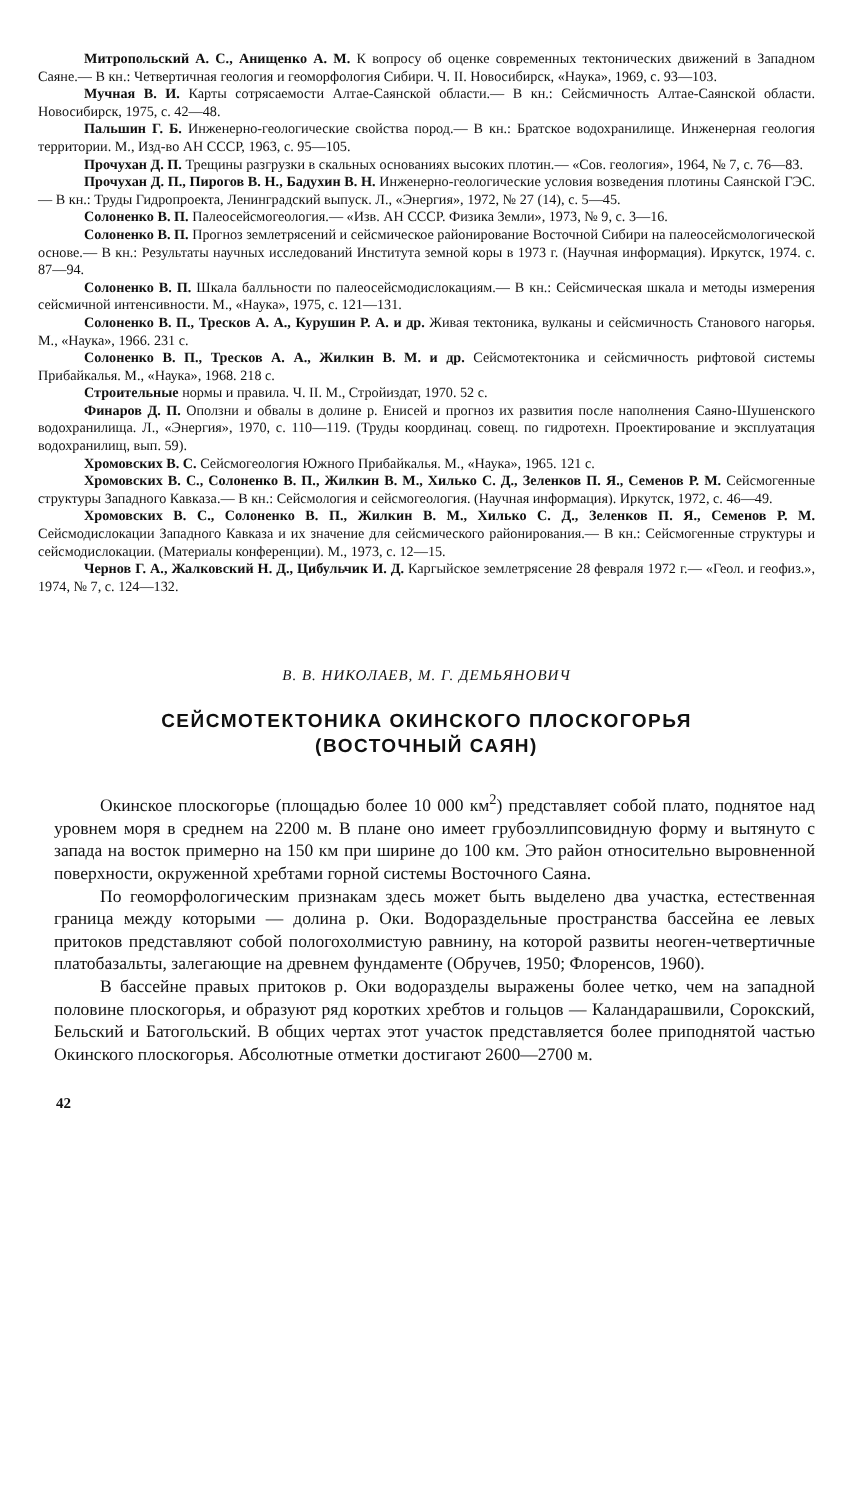Митропольский А. С., Анищенко А. М. К вопросу об оценке современных тектонических движений в Западном Саяне.— В кн.: Четвертичная геология и геоморфология Сибири. Ч. II. Новосибирск, «Наука», 1969, с. 93—103.
Мучная В. И. Карты сотрясаемости Алтае-Саянской области.— В кн.: Сейсмичность Алтае-Саянской области. Новосибирск, 1975, с. 42—48.
Пальшин Г. Б. Инженерно-геологические свойства пород.— В кн.: Братское водохранилище. Инженерная геология территории. М., Изд-во АН СССР, 1963, с. 95—105.
Прочухан Д. П. Трещины разгрузки в скальных основаниях высоких плотин.— «Сов. геология», 1964, № 7, с. 76—83.
Прочухан Д. П., Пирогов В. Н., Бадухин В. Н. Инженерно-геологические условия возведения плотины Саянской ГЭС.— В кн.: Труды Гидропроекта, Ленинградский выпуск. Л., «Энергия», 1972, № 27 (14), с. 5—45.
Солоненко В. П. Палеосейсмогеология.— «Изв. АН СССР. Физика Земли», 1973, № 9, с. 3—16.
Солоненко В. П. Прогноз землетрясений и сейсмическое районирование Восточной Сибири на палеосейсмологической основе.— В кн.: Результаты научных исследований Института земной коры в 1973 г. (Научная информация). Иркутск, 1974. с. 87—94.
Солоненко В. П. Шкала балльности по палеосейсмодислокациям.— В кн.: Сейсмическая шкала и методы измерения сейсмичной интенсивности. М., «Наука», 1975, с. 121—131.
Солоненко В. П., Тресков А. А., Курушин Р. А. и др. Живая тектоника, вулканы и сейсмичность Станового нагорья. М., «Наука», 1966. 231 с.
Солоненко В. П., Тресков А. А., Жилкин В. М. и др. Сейсмотектоника и сейсмичность рифтовой системы Прибайкалья. М., «Наука», 1968. 218 с.
Строительные нормы и правила. Ч. II. М., Стройиздат, 1970. 52 с.
Финаров Д. П. Оползни и обвалы в долине р. Енисей и прогноз их развития после наполнения Саяно-Шушенского водохранилища. Л., «Энергия», 1970, с. 110—119. (Труды координац. совещ. по гидротехн. Проектирование и эксплуатация водохранилищ, вып. 59).
Хромовских В. С. Сейсмогеология Южного Прибайкалья. М., «Наука», 1965. 121 с.
Хромовских В. С., Солоненко В. П., Жилкин В. М., Хилько С. Д., Зеленков П. Я., Семенов Р. М. Сейсмогенные структуры Западного Кавказа.— В кн.: Сейсмология и сейсмогеология. (Научная информация). Иркутск, 1972, с. 46—49.
Хромовских В. С., Солоненко В. П., Жилкин В. М., Хилько С. Д., Зеленков П. Я., Семенов Р. М. Сейсмодислокации Западного Кавказа и их значение для сейсмического районирования.— В кн.: Сейсмогенные структуры и сейсмодислокации. (Материалы конференции). М., 1973, с. 12—15.
Чернов Г. А., Жалковский Н. Д., Цибульчик И. Д. Каргыйское землетрясение 28 февраля 1972 г.— «Геол. и геофиз.», 1974, № 7, с. 124—132.
В. В. НИКОЛАЕВ, М. Г. ДЕМЬЯНОВИЧ
СЕЙСМОТЕКТОНИКА ОКИНСКОГО ПЛОСКОГОРЬЯ
(ВОСТОЧНЫЙ САЯН)
Окинское плоскогорье (площадью более 10 000 км<sup>2</sup>) представляет собой плато, поднятое над уровнем моря в среднем на 2200 м. В плане оно имеет грубоэллипсовидную форму и вытянуто с запада на восток примерно на 150 км при ширине до 100 км. Это район относительно выровненной поверхности, окруженной хребтами горной системы Восточного Саяна.
По геоморфологическим признакам здесь может быть выделено два участка, естественная граница между которыми — долина р. Оки. Водораздельные пространства бассейна ее левых притоков представляют собой пологохолмистую равнину, на которой развиты неоген-четвертичные платобазальты, залегающие на древнем фундаменте (Обручев, 1950; Флоренсов, 1960).
В бассейне правых притоков р. Оки водоразделы выражены более четко, чем на западной половине плоскогорья, и образуют ряд коротких хребтов и гольцов — Каландарашвили, Сорокский, Бельский и Батогольский. В общих чертах этот участок представляется более приподнятой частью Окинского плоскогорья. Абсолютные отметки достигают 2600—2700 м.
42